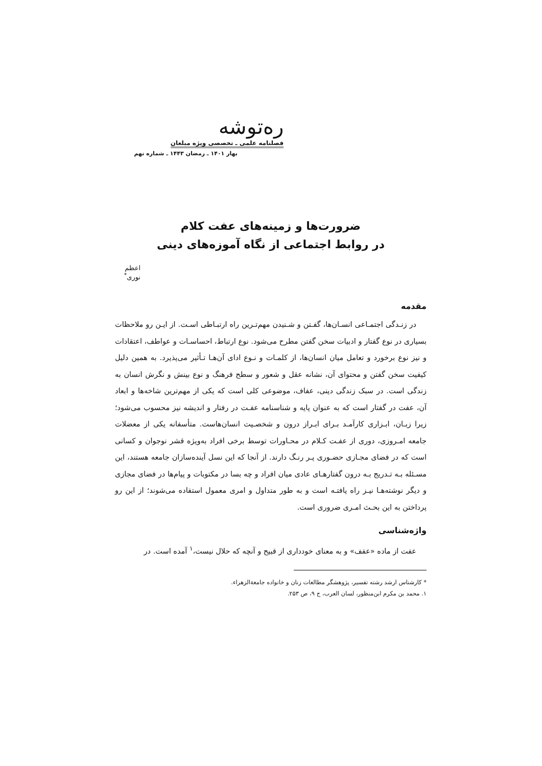ره‌توشه فصلنامه علمی ـ تخصصی ویژه مبلغان
بهار ۱۴۰۱ ـ رمضان ۱۴۴۳ ـ شماره نهم
ضرورت‌ها و زمینه‌های عفت کلام
در روابط اجتماعی از نگاه آموزه‌های دینی
اعظم نوری<sup>*</sup>
مقدمه
در زنـدگی اجتمـاعی انسـان‌ها، گفـتن و شـنیدن مهم‌تـرین راه ارتبـاطی اسـت. از ایـن رو ملاحظات بسیاری در نوع گفتار و ادبیات سخن گفتن مطرح می‌شود. نوع ارتباط، احساسـات و عواطف، اعتقادات و نیز نوع برخورد و تعامل میان انسان‌ها، از کلمـات و نـوع ادای آن‌هـا تـأثیر می‌پذیرد. به همین دلیل کیفیت سخن گفتن و محتوای آن، نشانه عقل و شعور و سطح فرهنگ و نوع بینش و نگرش انسان به زندگی است. در سبک زندگی دینی، عفاف، موضوعی کلی است که یکی از مهم‌ترین شاخه‌ها و ابعاد آن، عفت در گفتار است که به عنوان پایه و شناسنامه عفـت در رفتار و اندیشه نیز محسوب می‌شود؛ زیرا زبـان، ابـزاری کارآمـد بـرای ابـراز درون و شخصـیت انسان‌هاست. متأسفانه یکی از معضلات جامعه امـروزی، دوری از عفـت کـلام در محـاورات توسط برخی افراد به‌ویژه قشر نوجوان و کسانی است که در فضای مجـازی حضـوری پـر رنـگ دارند. از آنجا که این نسل آینده‌سازان جامعه هستند، این مسـئله بـه تـدریج بـه درون گفتارهـای عادی میان افراد و چه بسا در مکتوبات و پیام‌ها در فضای مجازی و دیگر نوشته‌هـا نیـز راه یافتـه است و به طور متداول و امری معمول استفاده می‌شوند؛ از این رو پرداختن به این بحـث امـری ضروری است.
واژه‌شناسی
عفت از ماده «عفف» و به معنای خودداری از قبیح و آنچه که حلال نیست،<sup>۱</sup> آمده است. در
* کارشناس ارشد رشته تفسیر، پژوهشگر مطالعات زنان و خانواده جامعةالزهراء.
۱. محمد بن مکرم ابن‌منظور، لسان العرب، ج ۹، ص ۲۵۳.